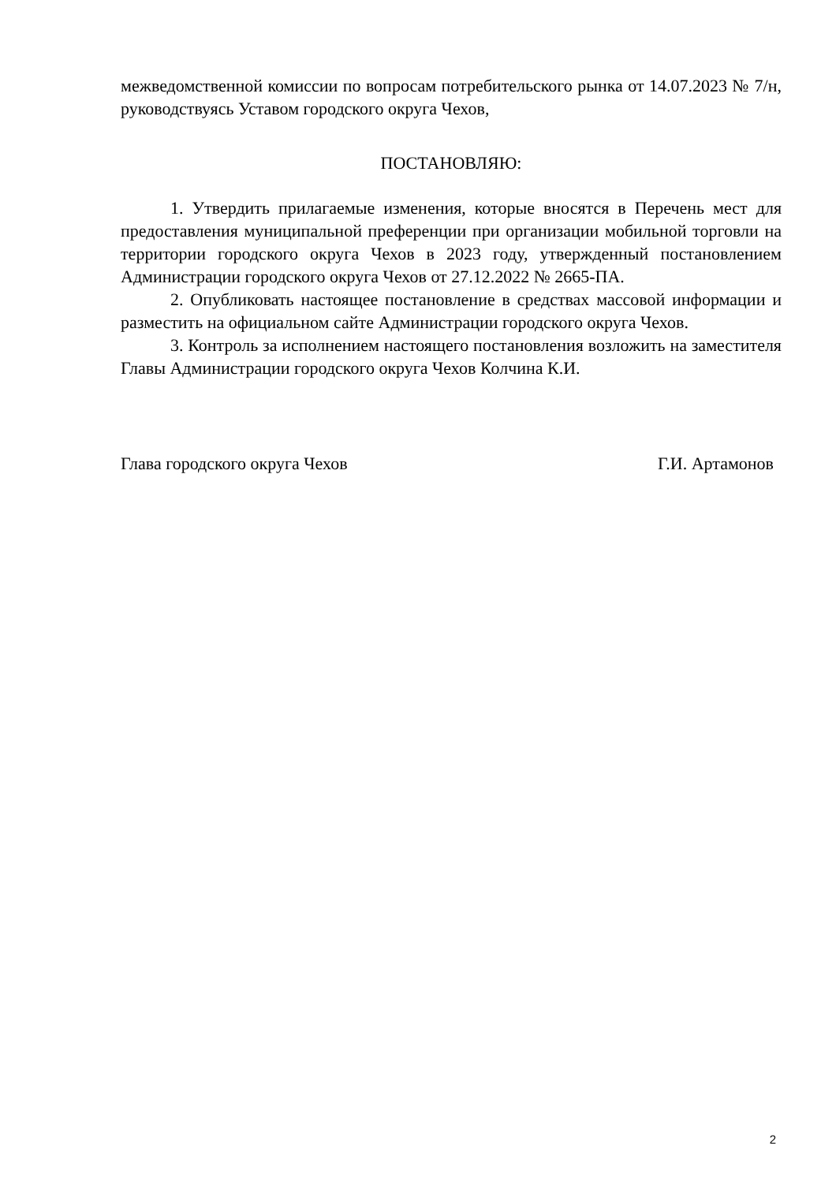межведомственной комиссии по вопросам потребительского рынка от 14.07.2023 № 7/н, руководствуясь Уставом городского округа Чехов,
ПОСТАНОВЛЯЮ:
1. Утвердить прилагаемые изменения, которые вносятся в Перечень мест для предоставления муниципальной преференции при организации мобильной торговли на территории городского округа Чехов в 2023 году, утвержденный постановлением Администрации городского округа Чехов от 27.12.2022 № 2665-ПА.
2. Опубликовать настоящее постановление в средствах массовой информации и разместить на официальном сайте Администрации городского округа Чехов.
3. Контроль за исполнением настоящего постановления возложить на заместителя Главы Администрации городского округа Чехов Колчина К.И.
Глава городского округа Чехов Г.И. Артамонов
2